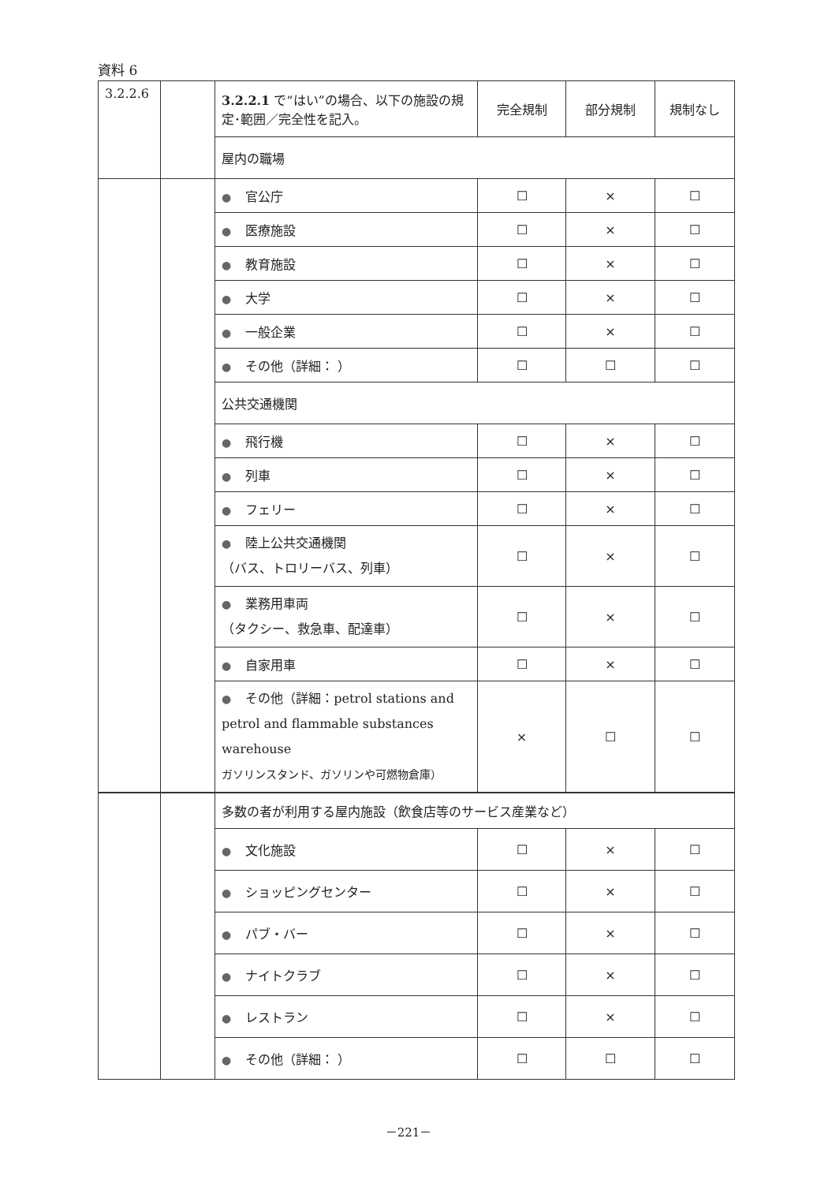資料 6
| 3.2.2.6 | | 3.2.2.1 で“はい”の場合、以下の施設の規定･範囲／完全性を記入。 | 完全規制 | 部分規制 | 規制なし |
| | | 屋内の職場 | | | |
| | | ● 官公庁 | ☐ | × | ☐ |
| | | ● 医療施設 | ☐ | × | ☐ |
| | | ● 教育施設 | ☐ | × | ☐ |
| | | ● 大学 | ☐ | × | ☐ |
| | | ● 一般企業 | ☐ | × | ☐ |
| | | ● その他（詳細： ） | ☐ | ☐ | ☐ |
| | | 公共交通機関 | | | |
| | | ● 飛行機 | ☐ | × | ☐ |
| | | ● 列車 | ☐ | × | ☐ |
| | | ● フェリー | ☐ | × | ☐ |
| | | ● 陸上公共交通機関 （バス、トロリーバス、列車） | ☐ | × | ☐ |
| | | ● 業務用車両 （タクシー、救急車、配達車） | ☐ | × | ☐ |
| | | ● 自家用車 | ☐ | × | ☐ |
| | | ● その他（詳細：petrol stations and petrol and flammable substances warehouse ガソリンスタンド、ガソリンや可燃物倉庫） | × | ☐ | ☐ |
| | | 多数の者が利用する屋内施設（飲食店等のサービス産業など） | | | |
| | | ● 文化施設 | ☐ | × | ☐ |
| | | ● ショッピングセンター | ☐ | × | ☐ |
| | | ● パブ・バー | ☐ | × | ☐ |
| | | ● ナイトクラブ | ☐ | × | ☐ |
| | | ● レストラン | ☐ | × | ☐ |
| | | ● その他（詳細： ） | ☐ | ☐ | ☐ |
－221－